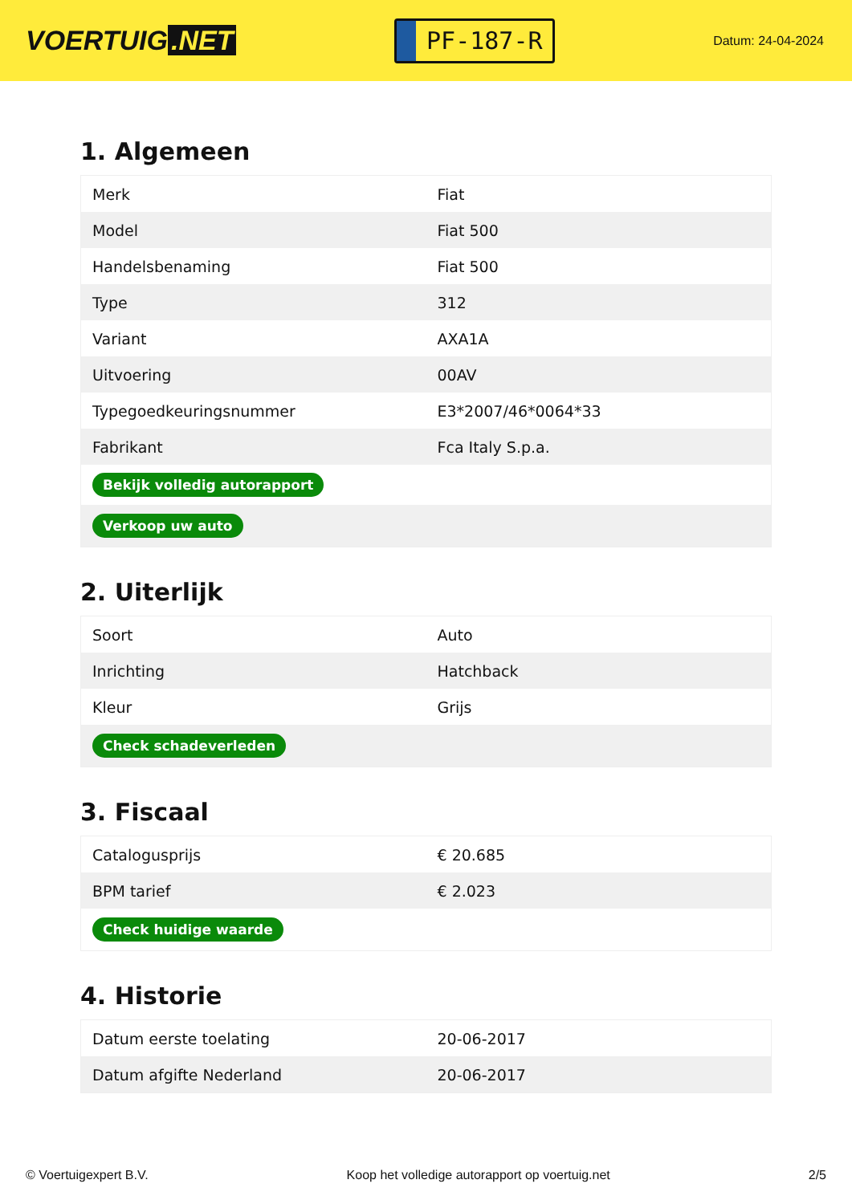VOERTUIG.NET
PF-187-R
Datum: 24-04-2024
1. Algemeen
| Merk | Fiat |
| Model | Fiat 500 |
| Handelsbenaming | Fiat 500 |
| Type | 312 |
| Variant | AXA1A |
| Uitvoering | 00AV |
| Typegoedkeuringsnummer | E3*2007/46*0064*33 |
| Fabrikant | Fca Italy S.p.a. |
| Bekijk volledig autorapport | |
| Verkoop uw auto | |
2. Uiterlijk
| Soort | Auto |
| Inrichting | Hatchback |
| Kleur | Grijs |
| Check schadeverleden | |
3. Fiscaal
| Catalogusprijs | € 20.685 |
| BPM tarief | € 2.023 |
| Check huidige waarde | |
4. Historie
| Datum eerste toelating | 20-06-2017 |
| Datum afgifte Nederland | 20-06-2017 |
© Voertuigexpert B.V. Koop het volledige autorapport op voertuig.net 2/5